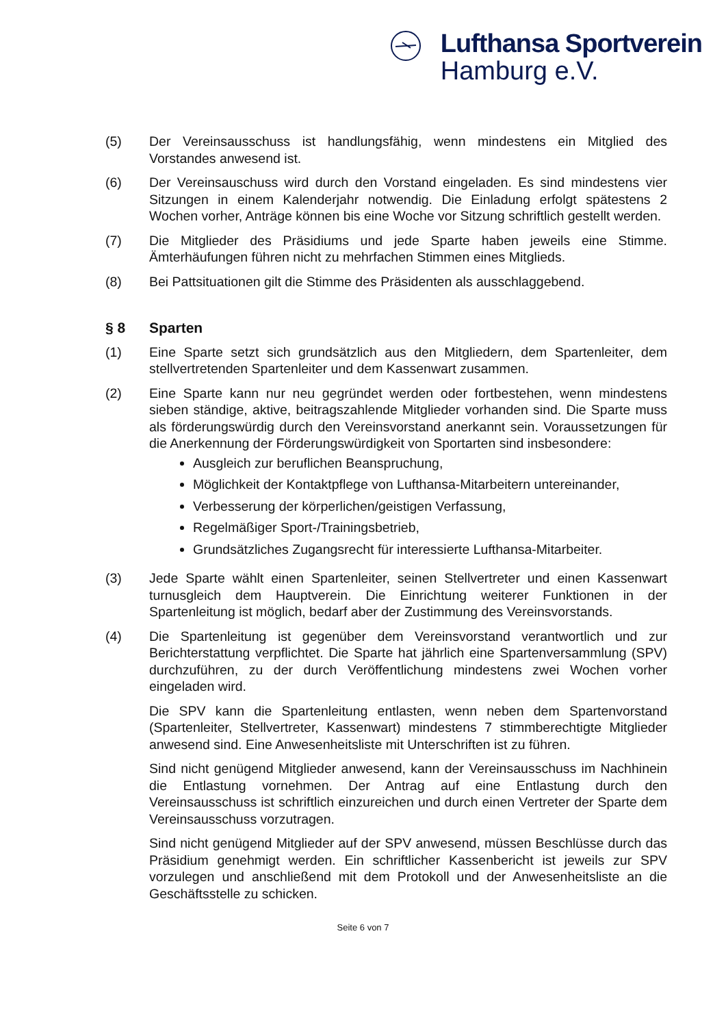Lufthansa Sportverein
Hamburg e.V.
(5) Der Vereinsausschuss ist handlungsfähig, wenn mindestens ein Mitglied des Vorstandes anwesend ist.
(6) Der Vereinsauschuss wird durch den Vorstand eingeladen. Es sind mindestens vier Sitzungen in einem Kalenderjahr notwendig. Die Einladung erfolgt spätestens 2 Wochen vorher, Anträge können bis eine Woche vor Sitzung schriftlich gestellt werden.
(7) Die Mitglieder des Präsidiums und jede Sparte haben jeweils eine Stimme. Ämterhäufungen führen nicht zu mehrfachen Stimmen eines Mitglieds.
(8) Bei Pattsituationen gilt die Stimme des Präsidenten als ausschlaggebend.
§ 8 Sparten
(1) Eine Sparte setzt sich grundsätzlich aus den Mitgliedern, dem Spartenleiter, dem stellvertretenden Spartenleiter und dem Kassenwart zusammen.
(2) Eine Sparte kann nur neu gegründet werden oder fortbestehen, wenn mindestens sieben ständige, aktive, beitragszahlende Mitglieder vorhanden sind. Die Sparte muss als förderungswürdig durch den Vereinsvorstand anerkannt sein. Voraussetzungen für die Anerkennung der Förderungswürdigkeit von Sportarten sind insbesondere:
Ausgleich zur beruflichen Beanspruchung,
Möglichkeit der Kontaktpflege von Lufthansa-Mitarbeitern untereinander,
Verbesserung der körperlichen/geistigen Verfassung,
Regelmäßiger Sport-/Trainingsbetrieb,
Grundsätzliches Zugangsrecht für interessierte Lufthansa-Mitarbeiter.
(3) Jede Sparte wählt einen Spartenleiter, seinen Stellvertreter und einen Kassenwart turnusgleich dem Hauptverein. Die Einrichtung weiterer Funktionen in der Spartenleitung ist möglich, bedarf aber der Zustimmung des Vereinsvorstands.
(4) Die Spartenleitung ist gegenüber dem Vereinsvorstand verantwortlich und zur Berichterstattung verpflichtet. Die Sparte hat jährlich eine Spartenversammlung (SPV) durchzuführen, zu der durch Veröffentlichung mindestens zwei Wochen vorher eingeladen wird.
Die SPV kann die Spartenleitung entlasten, wenn neben dem Spartenvorstand (Spartenleiter, Stellvertreter, Kassenwart) mindestens 7 stimmberechtigte Mitglieder anwesend sind. Eine Anwesenheitsliste mit Unterschriften ist zu führen.
Sind nicht genügend Mitglieder anwesend, kann der Vereinsausschuss im Nachhinein die Entlastung vornehmen. Der Antrag auf eine Entlastung durch den Vereinsausschuss ist schriftlich einzureichen und durch einen Vertreter der Sparte dem Vereinsausschuss vorzutragen.
Sind nicht genügend Mitglieder auf der SPV anwesend, müssen Beschlüsse durch das Präsidium genehmigt werden. Ein schriftlicher Kassenbericht ist jeweils zur SPV vorzulegen und anschließend mit dem Protokoll und der Anwesenheitsliste an die Geschäftsstelle zu schicken.
Seite 6 von 7